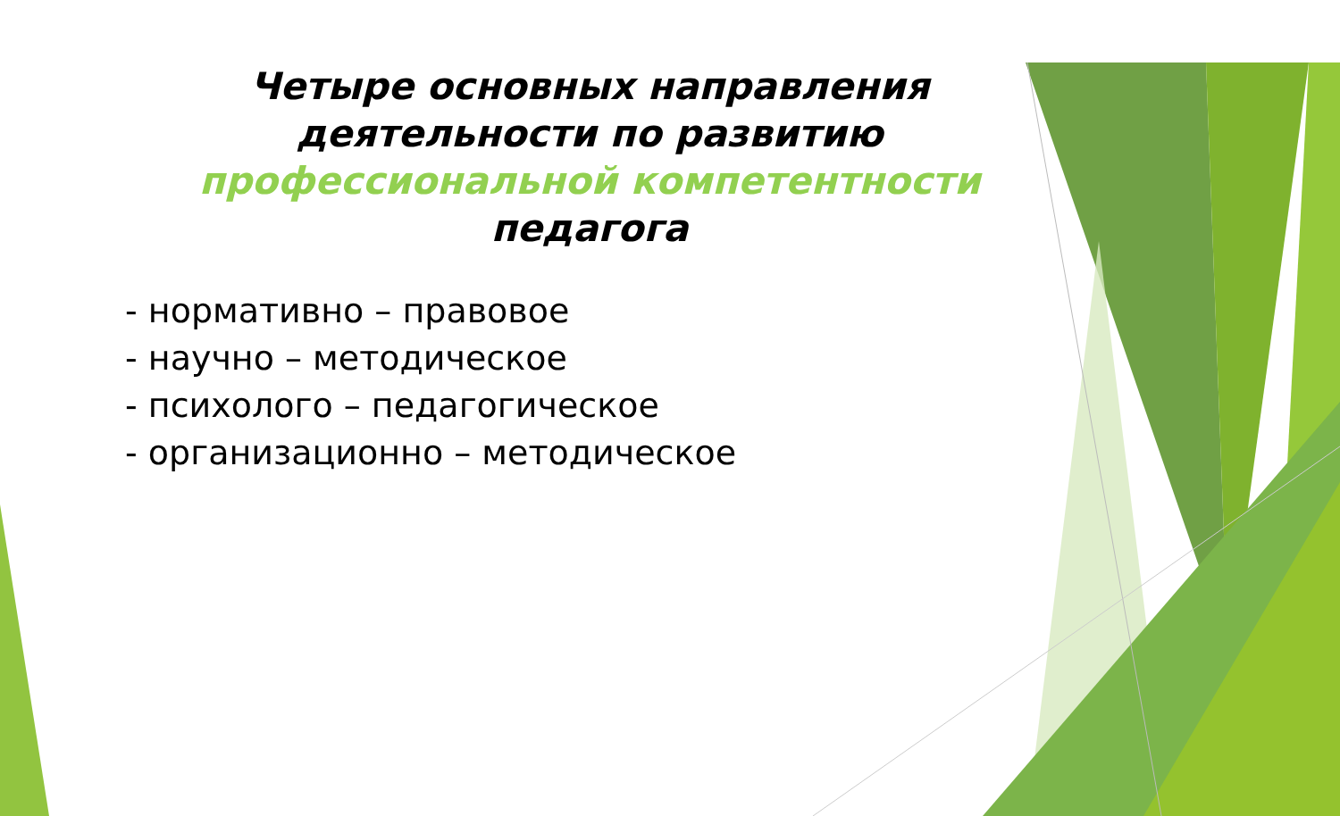Четыре основных направления деятельности по развитию профессиональной компетентности педагога
- нормативно – правовое
- научно – методическое
- психолого – педагогическое
- организационно – методическое